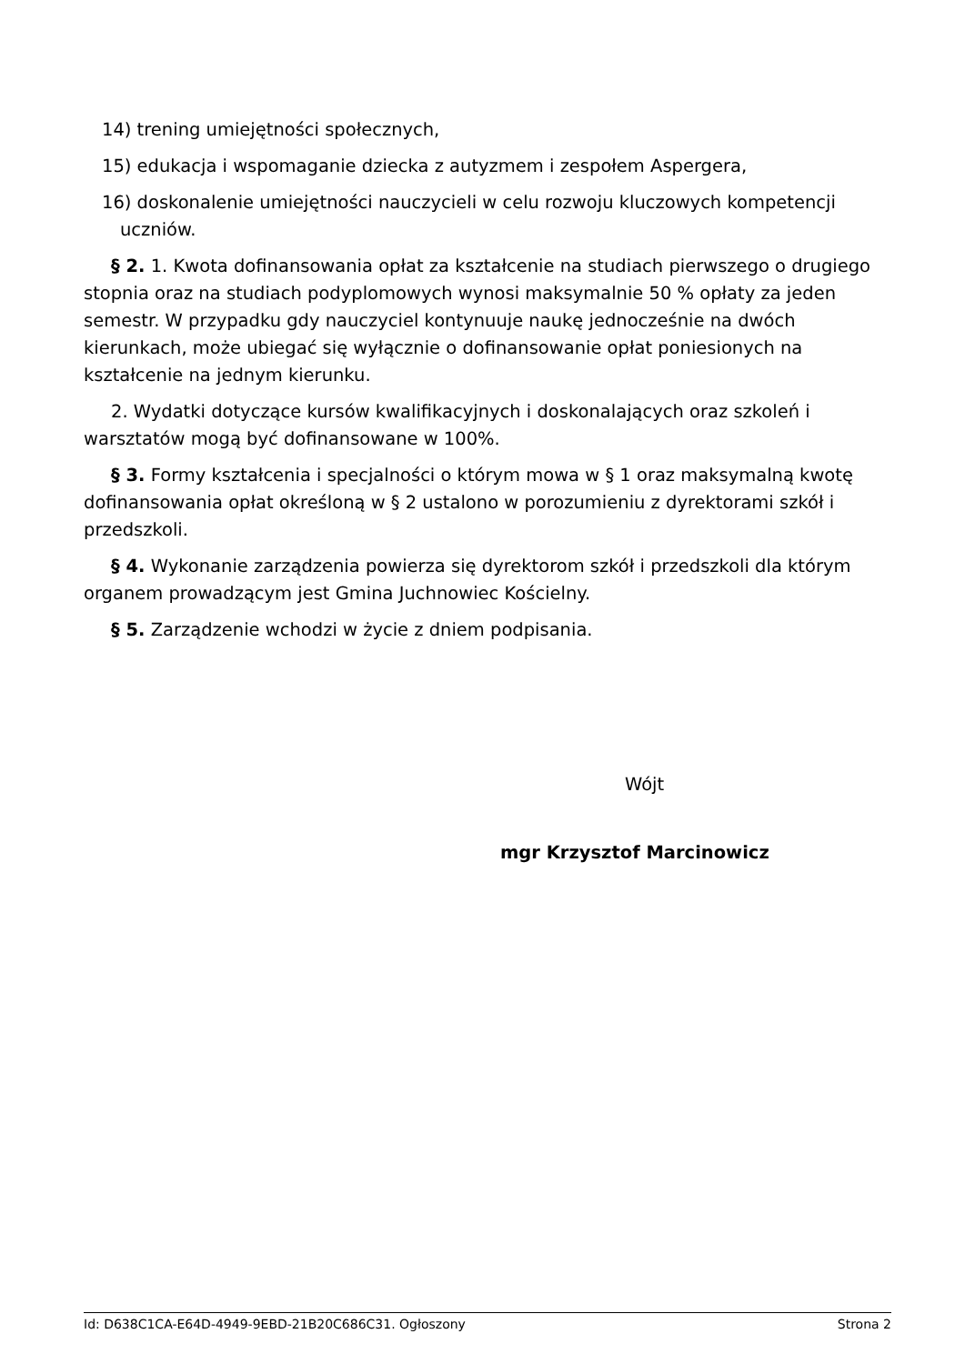14) trening umiejętności społecznych,
15) edukacja i wspomaganie dziecka z autyzmem i zespołem Aspergera,
16) doskonalenie umiejętności nauczycieli w celu rozwoju kluczowych kompetencji uczniów.
§ 2. 1. Kwota dofinansowania opłat za kształcenie na studiach pierwszego o drugiego stopnia oraz na studiach podyplomowych wynosi maksymalnie 50 % opłaty za jeden semestr. W przypadku gdy nauczyciel kontynuuje naukę jednocześnie na dwóch kierunkach, może ubiegać się wyłącznie o dofinansowanie opłat poniesionych na kształcenie na jednym kierunku.
2. Wydatki dotyczące kursów kwalifikacyjnych i doskonalających oraz szkoleń i warsztatów mogą być dofinansowane w 100%.
§ 3. Formy kształcenia i specjalności o którym mowa w § 1 oraz maksymalną kwotę dofinansowania opłat określoną w § 2 ustalono w porozumieniu z dyrektorami szkół i przedszkoli.
§ 4. Wykonanie zarządzenia powierza się dyrektorom szkół i przedszkoli dla którym organem prowadzącym jest Gmina Juchnowiec Kościelny.
§ 5. Zarządzenie wchodzi w życie z dniem podpisania.
Wójt
mgr Krzysztof Marcinowicz
Id: D638C1CA-E64D-4949-9EBD-21B20C686C31. Ogłoszony Strona 2